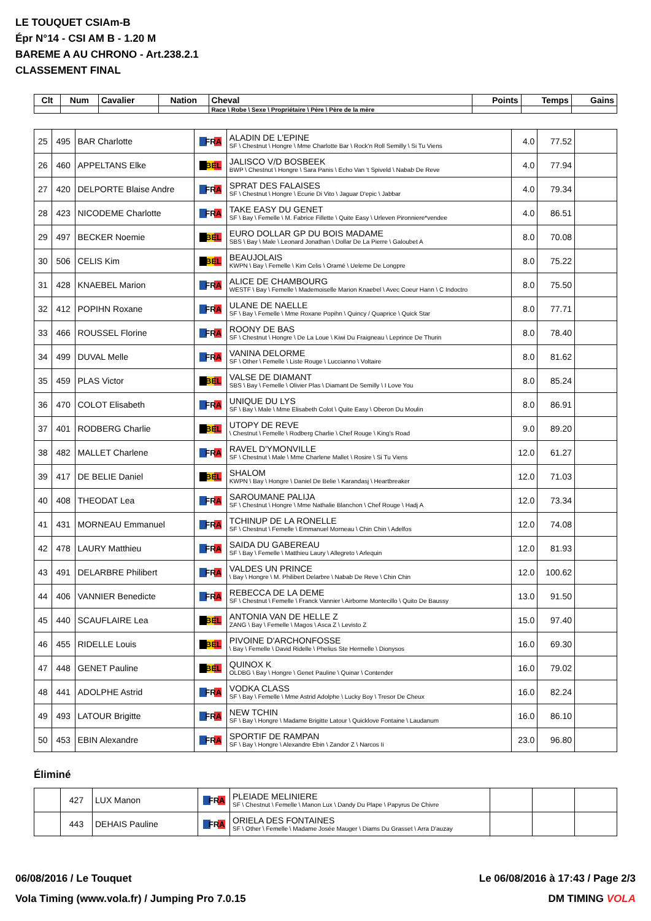LE TOUQUET CSIAm-B
Épr N°14 - CSI AM B - 1.20 M
BAREME A AU CHRONO - Art.238.2.1
CLASSEMENT FINAL
| Clt | Num | Cavalier | Nation | Cheval | Points | Temps | Gains |
| --- | --- | --- | --- | --- | --- | --- | --- |
| | | | | Race \ Robe \ Sexe \ Propriétaire \ Père \ Père de la mère | | | |
| 25 | 495 | BAR Charlotte | FRA | ALADIN DE L'EPINE SF \ Chestnut \ Hongre \ Mme Charlotte Bar \ Rock'n Roll Semilly \ Si Tu Viens | 4.0 | 77.52 | |
| 26 | 460 | APPELTANS Elke | BEL | JALISCO V/D BOSBEEK BWP \ Chestnut \ Hongre \ Sara Panis \ Echo Van 't Spiveld \ Nabab De Reve | 4.0 | 77.94 | |
| 27 | 420 | DELPORTE Blaise Andre | FRA | SPRAT DES FALAISES SF \ Chestnut \ Hongre \ Ecurie Di Vito \ Jaguar D'epic \ Jabbar | 4.0 | 79.34 | |
| 28 | 423 | NICODEME Charlotte | FRA | TAKE EASY DU GENET SF \ Bay \ Femelle \ M. Fabrice Fillette \ Quite Easy \ Urleven Pironniere*vendee | 4.0 | 86.51 | |
| 29 | 497 | BECKER Noemie | BEL | EURO DOLLAR GP DU BOIS MADAME SBS \ Bay \ Male \ Leonard Jonathan \ Dollar De La Pierre \ Galoubet A | 8.0 | 70.08 | |
| 30 | 506 | CELIS Kim | BEL | BEAUJOLAIS KWPN \ Bay \ Femelle \ Kim Celis \ Oramé \ Ueleme De Longpre | 8.0 | 75.22 | |
| 31 | 428 | KNAEBEL Marion | FRA | ALICE DE CHAMBOURG WESTF \ Bay \ Femelle \ Mademoiselle Marion Knaebel \ Avec Coeur Hann \ C Indoctro | 8.0 | 75.50 | |
| 32 | 412 | POPIHN Roxane | FRA | ULANE DE NAELLE SF \ Bay \ Femelle \ Mme Roxane Popihn \ Quincy / Quaprice \ Quick Star | 8.0 | 77.71 | |
| 33 | 466 | ROUSSEL Florine | FRA | ROONY DE BAS SF \ Chestnut \ Hongre \ De La Loue \ Kiwi Du Fraigneau \ Leprince De Thurin | 8.0 | 78.40 | |
| 34 | 499 | DUVAL Melle | FRA | VANINA DELORME SF \ Other \ Femelle \ Liste Rouge \ Luccianno \ Voltaire | 8.0 | 81.62 | |
| 35 | 459 | PLAS Victor | BEL | VALSE DE DIAMANT SBS \ Bay \ Femelle \ Olivier Plas \ Diamant De Semilly \ I Love You | 8.0 | 85.24 | |
| 36 | 470 | COLOT Elisabeth | FRA | UNIQUE DU LYS SF \ Bay \ Male \ Mme Elisabeth Colot \ Quite Easy \ Oberon Du Moulin | 8.0 | 86.91 | |
| 37 | 401 | RODBERG Charlie | BEL | UTOPY DE REVE \ Chestnut \ Femelle \ Rodberg Charlie \ Chef Rouge \ King's Road | 9.0 | 89.20 | |
| 38 | 482 | MALLET Charlene | FRA | RAVEL D'YMONVILLE SF \ Chestnut \ Male \ Mme Charlene Mallet \ Rosire \ Si Tu Viens | 12.0 | 61.27 | |
| 39 | 417 | DE BELIE Daniel | BEL | SHALOM KWPN \ Bay \ Hongre \ Daniel De Belie \ Karandasj \ Heartbreaker | 12.0 | 71.03 | |
| 40 | 408 | THEODAT Lea | FRA | SAROUMANE PALIJA SF \ Chestnut \ Hongre \ Mme Nathalie Blanchon \ Chef Rouge \ Hadj A | 12.0 | 73.34 | |
| 41 | 431 | MORNEAU Emmanuel | FRA | TCHINUP DE LA RONELLE SF \ Chestnut \ Femelle \ Emmanuel Morneau \ Chin Chin \ Adelfos | 12.0 | 74.08 | |
| 42 | 478 | LAURY Matthieu | FRA | SAIDA DU GABEREAU SF \ Bay \ Femelle \ Matthieu Laury \ Allegreto \ Arlequin | 12.0 | 81.93 | |
| 43 | 491 | DELARBRE Philibert | FRA | VALDES UN PRINCE \ Bay \ Hongre \ M. Philibert Delarbre \ Nabab De Reve \ Chin Chin | 12.0 | 100.62 | |
| 44 | 406 | VANNIER Benedicte | FRA | REBECCA DE LA DEME SF \ Chestnut \ Femelle \ Franck Vannier \ Airborne Montecillo \ Quito De Baussy | 13.0 | 91.50 | |
| 45 | 440 | SCAUFLAIRE Lea | BEL | ANTONIA VAN DE HELLE Z ZANG \ Bay \ Femelle \ Magos \ Asca Z \ Levisto Z | 15.0 | 97.40 | |
| 46 | 455 | RIDELLE Louis | BEL | PIVOINE D'ARCHONFOSSE \ Bay \ Femelle \ David Ridelle \ Phelius Ste Hermelle \ Dionysos | 16.0 | 69.30 | |
| 47 | 448 | GENET Pauline | BEL | QUINOX K OLDBG \ Bay \ Hongre \ Genet Pauline \ Quinar \ Contender | 16.0 | 79.02 | |
| 48 | 441 | ADOLPHE Astrid | FRA | VODKA CLASS SF \ Bay \ Femelle \ Mme Astrid Adolphe \ Lucky Boy \ Tresor De Cheux | 16.0 | 82.24 | |
| 49 | 493 | LATOUR Brigitte | FRA | NEW TCHIN SF \ Bay \ Hongre \ Madame Brigitte Latour \ Quicklove Fontaine \ Laudanum | 16.0 | 86.10 | |
| 50 | 453 | EBIN Alexandre | FRA | SPORTIF DE RAMPAN SF \ Bay \ Hongre \ Alexandre Ebin \ Zandor Z \ Narcos Ii | 23.0 | 96.80 | |
Éliminé
| | 427 | LUX Manon | FRA | PLEIADE MELINIERE SF \ Chestnut \ Femelle \ Manon Lux \ Dandy Du Plape \ Papyrus De Chivre | | | |
| | 443 | DEHAIS Pauline | FRA | ORIELA DES FONTAINES SF \ Other \ Femelle \ Madame Josée Mauger \ Diams Du Grasset \ Arra D'auzay | | | |
06/08/2016 / Le Touquet
Le 06/08/2016 à 17:43 / Page 2/3
Vola Timing (www.vola.fr) / Jumping Pro 7.0.15
DM TIMING VOLA